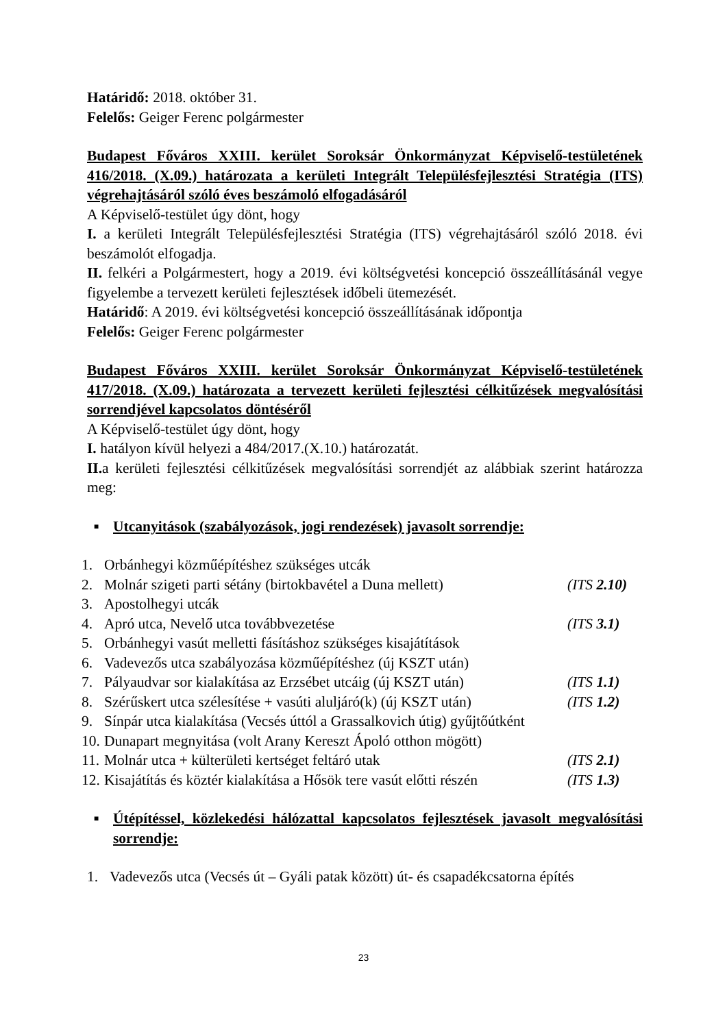Határidő: 2018. október 31.
Felelős: Geiger Ferenc polgármester
Budapest Főváros XXIII. kerület Soroksár Önkormányzat Képviselő-testületének 416/2018. (X.09.) határozata a kerületi Integrált Településfejlesztési Stratégia (ITS) végrehajtásáról szóló éves beszámoló elfogadásáról
A Képviselő-testület úgy dönt, hogy
I. a kerületi Integrált Településfejlesztési Stratégia (ITS) végrehajtásáról szóló 2018. évi beszámolót elfogadja.
II. felkéri a Polgármestert, hogy a 2019. évi költségvetési koncepció összeállításánál vegye figyelembe a tervezett kerületi fejlesztések időbeli ütemezését.
Határidő: A 2019. évi költségvetési koncepció összeállításának időpontja
Felelős: Geiger Ferenc polgármester
Budapest Főváros XXIII. kerület Soroksár Önkormányzat Képviselő-testületének 417/2018. (X.09.) határozata a tervezett kerületi fejlesztési célkitűzések megvalósítási sorrendjével kapcsolatos döntéséről
A Képviselő-testület úgy dönt, hogy
I. hatályon kívül helyezi a 484/2017.(X.10.) határozatát.
II. a kerületi fejlesztési célkitűzések megvalósítási sorrendjét az alábbiak szerint határozza meg:
■ Utcanyitások (szabályozások, jogi rendezések) javasolt sorrendje:
1. Orbánhegyi közműépítéshez szükséges utcák
2. Molnár szigeti parti sétány (birtokbavétel a Duna mellett) (ITS 2.10)
3. Apostolhegyi utcák
4. Apró utca, Nevelő utca továbbvezetése (ITS 3.1)
5. Orbánhegyi vasút melletti fásításhoz szükséges kisajátítások
6. Vadevezős utca szabályozása közműépítéshez (új KSZT után)
7. Pályaudvar sor kialakítása az Erzsébet utcáig (új KSZT után) (ITS 1.1)
8. Szérűskert utca szélesítése + vasúti aluljáró(k) (új KSZT után) (ITS 1.2)
9. Sínpár utca kialakítása (Vecsés úttól a Grassalkovich útig) gyűjtőútként
10. Dunapart megnyitása (volt Arany Kereszt Ápoló otthon mögött)
11. Molnár utca + külterületi kertséget feltáró utak (ITS 2.1)
12. Kisajátítás és köztér kialakítása a Hősök tere vasút előtti részén (ITS 1.3)
■ Útépítéssel, közlekedési hálózattal kapcsolatos fejlesztések javasolt megvalósítási sorrendje:
1. Vadevezős utca (Vecsés út – Gyáli patak között) út- és csapadékcsatorna építés
23